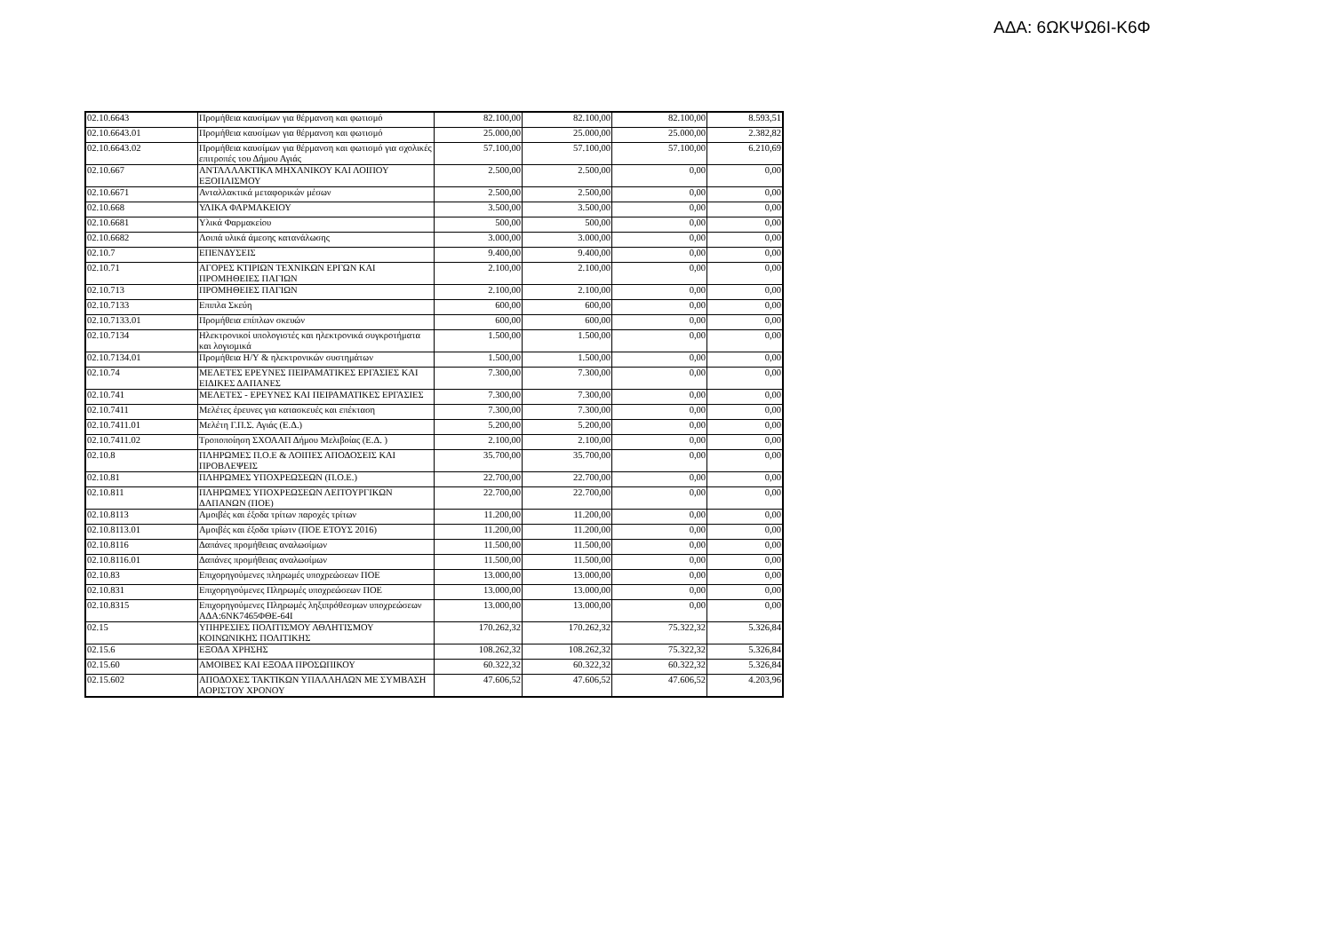ΑΔΑ: 6ΩΚΨΩ6Ι-Κ6Φ
| 02.10.6643 | Προμήθεια καυσίμων για θέρμανση και φωτισμό | 82.100,00 | 82.100,00 | 82.100,00 | 8.593,51 |
| 02.10.6643.01 | Προμήθεια καυσίμων για θέρμανση και φωτισμό | 25.000,00 | 25.000,00 | 25.000,00 | 2.382,82 |
| 02.10.6643.02 | Προμήθεια καυσίμων για θέρμανση και φωτισμό για σχολικές επιτροπές του Δήμου Αγιάς | 57.100,00 | 57.100,00 | 57.100,00 | 6.210,69 |
| 02.10.667 | ΑΝΤΑΛΛΑΚΤΙΚΑ ΜΗΧΑΝΙΚΟΥ ΚΑΙ ΛΟΙΠΟΥ ΕΞΟΠΛΙΣΜΟΥ | 2.500,00 | 2.500,00 | 0,00 | 0,00 |
| 02.10.6671 | Ανταλλακτικά μεταφορικών μέσων | 2.500,00 | 2.500,00 | 0,00 | 0,00 |
| 02.10.668 | ΥΛΙΚΑ ΦΑΡΜΑΚΕΙΟΥ | 3.500,00 | 3.500,00 | 0,00 | 0,00 |
| 02.10.6681 | Υλικά Φαρμακείου | 500,00 | 500,00 | 0,00 | 0,00 |
| 02.10.6682 | Λοιπά υλικά άμεσης κατανάλωσης | 3.000,00 | 3.000,00 | 0,00 | 0,00 |
| 02.10.7 | ΕΠΕΝΔΥΣΕΙΣ | 9.400,00 | 9.400,00 | 0,00 | 0,00 |
| 02.10.71 | ΑΓΟΡΕΣ ΚΤΙΡΙΩΝ ΤΕΧΝΙΚΩΝ ΕΡΓΩΝ ΚΑΙ ΠΡΟΜΗΘΕΙΕΣ ΠΑΓΙΩΝ | 2.100,00 | 2.100,00 | 0,00 | 0,00 |
| 02.10.713 | ΠΡΟΜΗΘΕΙΕΣ ΠΑΓΙΩΝ | 2.100,00 | 2.100,00 | 0,00 | 0,00 |
| 02.10.7133 | Επιπλα Σκεύη | 600,00 | 600,00 | 0,00 | 0,00 |
| 02.10.7133.01 | Προμήθεια επίπλων σκευών | 600,00 | 600,00 | 0,00 | 0,00 |
| 02.10.7134 | Ηλεκτρονικοί υπολογιστές και ηλεκτρονικά συγκροτήματα και λογισμικά | 1.500,00 | 1.500,00 | 0,00 | 0,00 |
| 02.10.7134.01 | Προμήθεια Η/Υ & ηλεκτρονικών συστημάτων | 1.500,00 | 1.500,00 | 0,00 | 0,00 |
| 02.10.74 | ΜΕΛΕΤΕΣ ΕΡΕΥΝΕΣ ΠΕΙΡΑΜΑΤΙΚΕΣ ΕΡΓΑΣΙΕΣ ΚΑΙ ΕΙΔΙΚΕΣ ΔΑΠΑΝΕΣ | 7.300,00 | 7.300,00 | 0,00 | 0,00 |
| 02.10.741 | ΜΕΛΕΤΕΣ - ΕΡΕΥΝΕΣ ΚΑΙ ΠΕΙΡΑΜΑΤΙΚΕΣ ΕΡΓΑΣΙΕΣ | 7.300,00 | 7.300,00 | 0,00 | 0,00 |
| 02.10.7411 | Μελέτες έρευνες για κατασκευές και επέκταση | 7.300,00 | 7.300,00 | 0,00 | 0,00 |
| 02.10.7411.01 | Μελέτη Γ.Π.Σ. Αγιάς (Ε.Δ.) | 5.200,00 | 5.200,00 | 0,00 | 0,00 |
| 02.10.7411.02 | Τροποποίηση ΣΧΟΑΑΠ Δήμου Μελιβοίας (Ε.Δ. ) | 2.100,00 | 2.100,00 | 0,00 | 0,00 |
| 02.10.8 | ΠΛΗΡΩΜΕΣ Π.Ο.Ε & ΛΟΙΠΕΣ ΑΠΟΔΟΣΕΙΣ ΚΑΙ ΠΡΟΒΛΕΨΕΙΣ | 35.700,00 | 35.700,00 | 0,00 | 0,00 |
| 02.10.81 | ΠΛΗΡΩΜΕΣ ΥΠΟΧΡΕΩΣΕΩΝ (Π.Ο.Ε.) | 22.700,00 | 22.700,00 | 0,00 | 0,00 |
| 02.10.811 | ΠΛΗΡΩΜΕΣ ΥΠΟΧΡΕΩΣΕΩΝ ΛΕΙΤΟΥΡΓΙΚΩΝ ΔΑΠΑΝΩΝ (ΠΟΕ) | 22.700,00 | 22.700,00 | 0,00 | 0,00 |
| 02.10.8113 | Αμοιβές και έξοδα τρίτων παροχές τρίτων | 11.200,00 | 11.200,00 | 0,00 | 0,00 |
| 02.10.8113.01 | Αμοιβές και έξοδα τρίωτν (ΠΟΕ ΕΤΟΥΣ 2016) | 11.200,00 | 11.200,00 | 0,00 | 0,00 |
| 02.10.8116 | Δαπάνες προμήθειας αναλωσίμων | 11.500,00 | 11.500,00 | 0,00 | 0,00 |
| 02.10.8116.01 | Δαπάνες προμήθειας αναλωσίμων | 11.500,00 | 11.500,00 | 0,00 | 0,00 |
| 02.10.83 | Επιχορηγούμενες πληρωμές υποχρεώσεων ΠΟΕ | 13.000,00 | 13.000,00 | 0,00 | 0,00 |
| 02.10.831 | Επιχορηγούμενες Πληρωμές υποχρεώσεων ΠΟΕ | 13.000,00 | 13.000,00 | 0,00 | 0,00 |
| 02.10.8315 | Επιχορηγούμενες Πληρωμές ληξιπρόθεσμων υποχρεώσεων ΑΔΑ:6ΝΚ7465ΦΘΕ-64Ι | 13.000,00 | 13.000,00 | 0,00 | 0,00 |
| 02.15 | ΥΠΗΡΕΣΙΕΣ ΠΟΛΙΤΙΣΜΟΥ ΑΘΛΗΤΙΣΜΟΥ ΚΟΙΝΩΝΙΚΗΣ ΠΟΛΙΤΙΚΗΣ | 170.262,32 | 170.262,32 | 75.322,32 | 5.326,84 |
| 02.15.6 | ΕΞΟΔΑ ΧΡΗΣΗΣ | 108.262,32 | 108.262,32 | 75.322,32 | 5.326,84 |
| 02.15.60 | ΑΜΟΙΒΕΣ ΚΑΙ ΕΞΟΔΑ ΠΡΟΣΩΠΙΚΟΥ | 60.322,32 | 60.322,32 | 60.322,32 | 5.326,84 |
| 02.15.602 | ΑΠΟΔΟΧΕΣ ΤΑΚΤΙΚΩΝ ΥΠΑΛΛΗΛΩΝ ΜΕ ΣΥΜΒΑΣΗ ΑΟΡΙΣΤΟΥ ΧΡΟΝΟΥ | 47.606,52 | 47.606,52 | 47.606,52 | 4.203,96 |